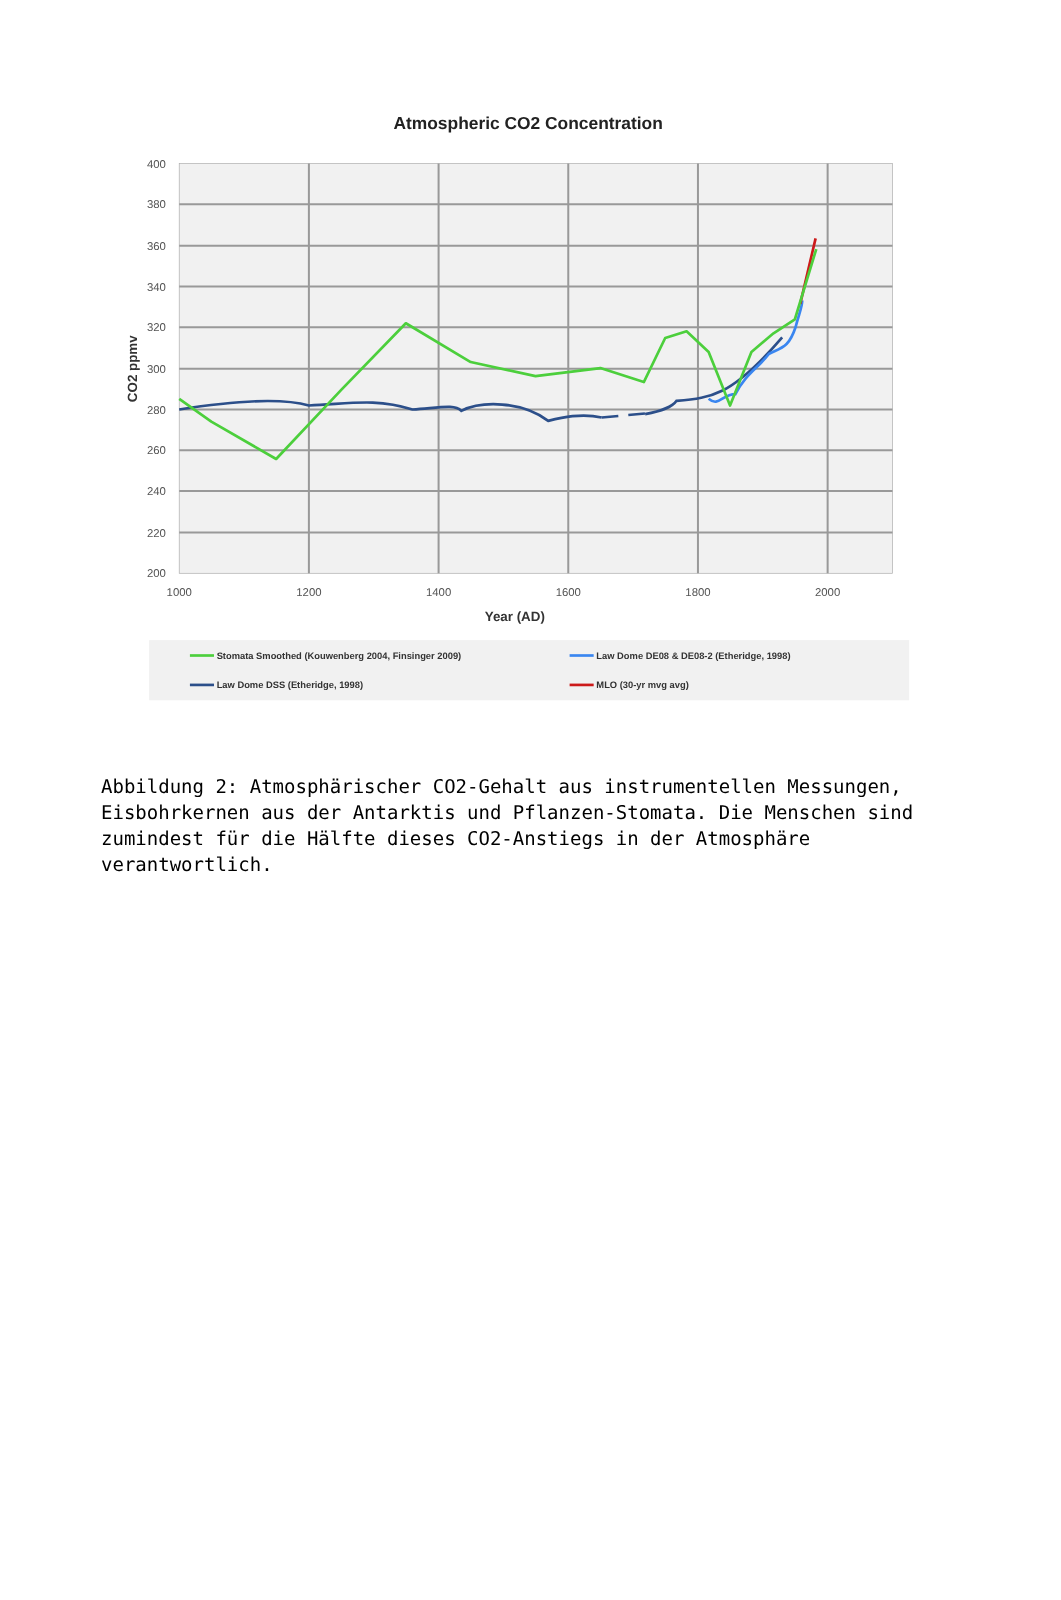Atmospheric CO2 Concentration
400
380
360
340
320
300
280
260
240
220
200
1000
1200
1400
1600
1800
2000
Year (AD)
CO2 ppmv
Stomata Smoothed (Kouwenberg 2004, Finsinger 2009)
Law Dome DE08 & DE08-2 (Etheridge, 1998)
Law Dome DSS (Etheridge, 1998)
MLO (30-yr mvg avg)
Abbildung 2: Atmosphärischer CO2-Gehalt aus instrumentellen Messungen, Eisbohrkernen aus der Antarktis und Pflanzen-Stomata. Die Menschen sind zumindest für die Hälfte dieses CO2-Anstiegs in der Atmosphäre verantwortlich.